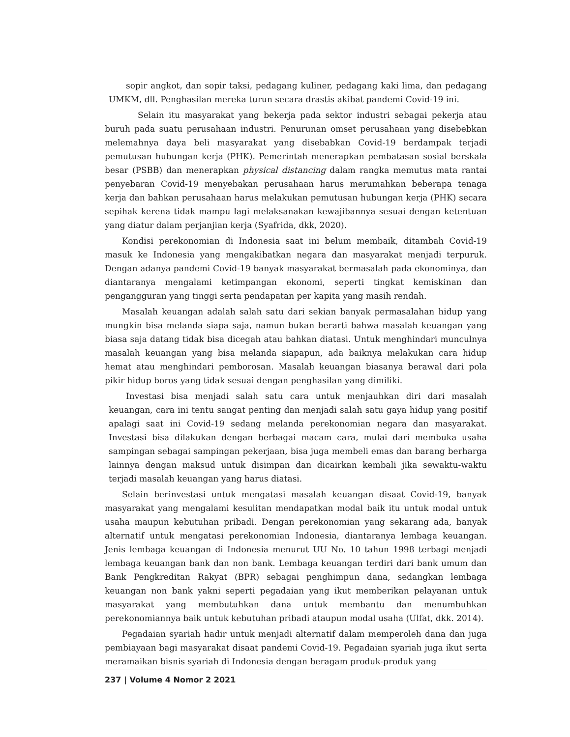sopir angkot, dan sopir taksi, pedagang kuliner, pedagang kaki lima, dan pedagang UMKM, dll. Penghasilan mereka turun secara drastis akibat pandemi Covid-19 ini.
Selain itu masyarakat yang bekerja pada sektor industri sebagai pekerja atau buruh pada suatu perusahaan industri. Penurunan omset perusahaan yang disebebkan melemahnya daya beli masyarakat yang disebabkan Covid-19 berdampak terjadi pemutusan hubungan kerja (PHK). Pemerintah menerapkan pembatasan sosial berskala besar (PSBB) dan menerapkan physical distancing dalam rangka memutus mata rantai penyebaran Covid-19 menyebakan perusahaan harus merumahkan beberapa tenaga kerja dan bahkan perusahaan harus melakukan pemutusan hubungan kerja (PHK) secara sepihak kerena tidak mampu lagi melaksanakan kewajibannya sesuai dengan ketentuan yang diatur dalam perjanjian kerja (Syafrida, dkk, 2020).
Kondisi perekonomian di Indonesia saat ini belum membaik, ditambah Covid-19 masuk ke Indonesia yang mengakibatkan negara dan masyarakat menjadi terpuruk. Dengan adanya pandemi Covid-19 banyak masyarakat bermasalah pada ekonominya, dan diantaranya mengalami ketimpangan ekonomi, seperti tingkat kemiskinan dan pengangguran yang tinggi serta pendapatan per kapita yang masih rendah.
Masalah keuangan adalah salah satu dari sekian banyak permasalahan hidup yang mungkin bisa melanda siapa saja, namun bukan berarti bahwa masalah keuangan yang biasa saja datang tidak bisa dicegah atau bahkan diatasi. Untuk menghindari munculnya masalah keuangan yang bisa melanda siapapun, ada baiknya melakukan cara hidup hemat atau menghindari pemborosan. Masalah keuangan biasanya berawal dari pola pikir hidup boros yang tidak sesuai dengan penghasilan yang dimiliki.
Investasi bisa menjadi salah satu cara untuk menjauhkan diri dari masalah keuangan, cara ini tentu sangat penting dan menjadi salah satu gaya hidup yang positif apalagi saat ini Covid-19 sedang melanda perekonomian negara dan masyarakat. Investasi bisa dilakukan dengan berbagai macam cara, mulai dari membuka usaha sampingan sebagai sampingan pekerjaan, bisa juga membeli emas dan barang berharga lainnya dengan maksud untuk disimpan dan dicairkan kembali jika sewaktu-waktu terjadi masalah keuangan yang harus diatasi.
Selain berinvestasi untuk mengatasi masalah keuangan disaat Covid-19, banyak masyarakat yang mengalami kesulitan mendapatkan modal baik itu untuk modal untuk usaha maupun kebutuhan pribadi. Dengan perekonomian yang sekarang ada, banyak alternatif untuk mengatasi perekonomian Indonesia, diantaranya lembaga keuangan. Jenis lembaga keuangan di Indonesia menurut UU No. 10 tahun 1998 terbagi menjadi lembaga keuangan bank dan non bank. Lembaga keuangan terdiri dari bank umum dan Bank Pengkreditan Rakyat (BPR) sebagai penghimpun dana, sedangkan lembaga keuangan non bank yakni seperti pegadaian yang ikut memberikan pelayanan untuk masyarakat yang membutuhkan dana untuk membantu dan menumbuhkan perekonomiannya baik untuk kebutuhan pribadi ataupun modal usaha (Ulfat, dkk. 2014).
Pegadaian syariah hadir untuk menjadi alternatif dalam memperoleh dana dan juga pembiayaan bagi masyarakat disaat pandemi Covid-19. Pegadaian syariah juga ikut serta meramaikan bisnis syariah di Indonesia dengan beragam produk-produk yang
237 | Volume 4 Nomor 2 2021